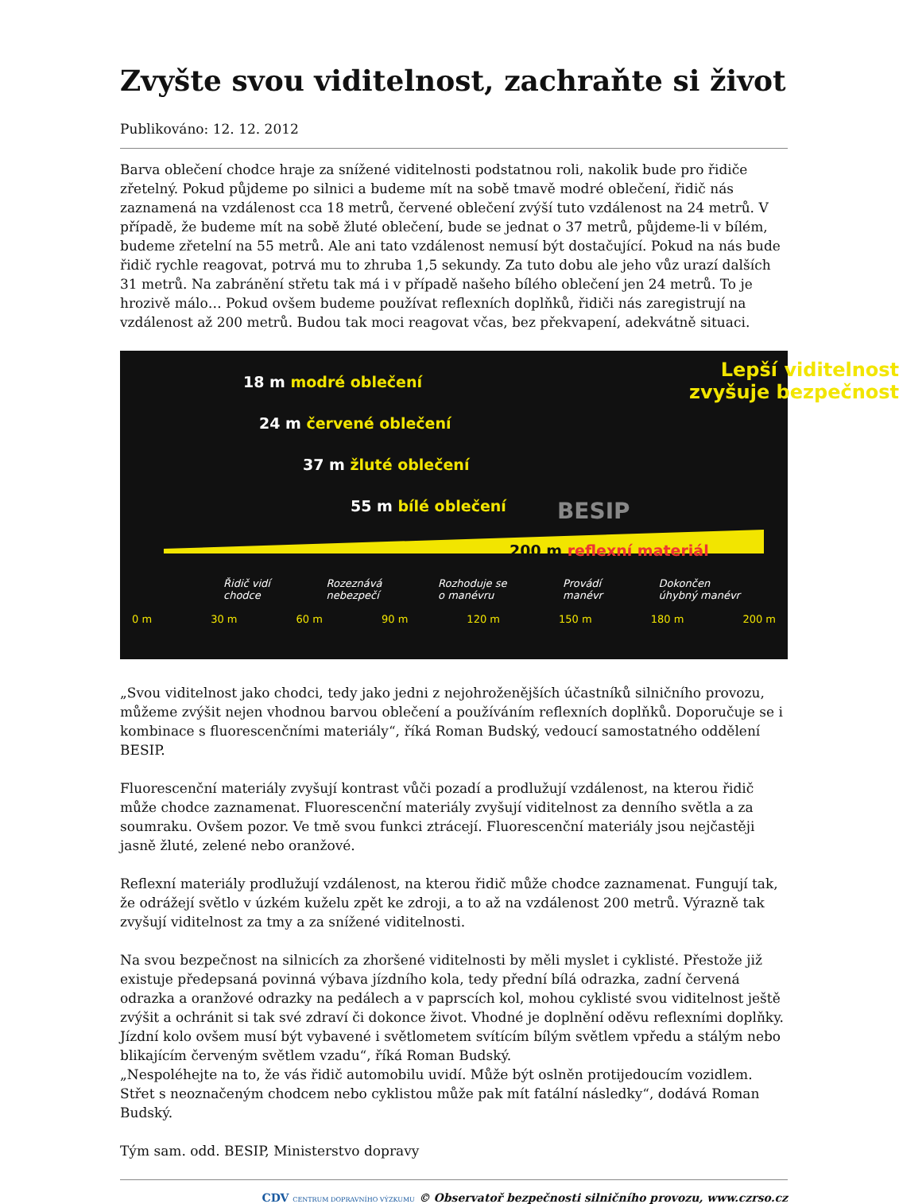Zvyšte svou viditelnost, zachraňte si život
Publikováno: 12. 12. 2012
Barva oblečení chodce hraje za snížené viditelnosti podstatnou roli, nakolik bude pro řidiče zřetelný. Pokud půjdeme po silnici a budeme mít na sobě tmavě modré oblečení, řidič nás zaznamená na vzdálenost cca 18 metrů, červené oblečení zvýší tuto vzdálenost na 24 metrů. V případě, že budeme mít na sobě žluté oblečení, bude se jednat o 37 metrů, půjdeme-li v bílém, budeme zřetelní na 55 metrů. Ale ani tato vzdálenost nemusí být dostačující. Pokud na nás bude řidič rychle reagovat, potrvá mu to zhruba 1,5 sekundy. Za tuto dobu ale jeho vůz urazí dalších 31 metrů. Na zabránění střetu tak má i v případě našeho bílého oblečení jen 24 metrů. To je hrozivě málo… Pokud ovšem budeme používat reflexních doplňků, řidiči nás zaregistrují na vzdálenost až 200 metrů. Budou tak moci reagovat včas, bez překvapení, adekvátně situaci.
18 m modré oblečení
24 m červené oblečení
37 m žluté oblečení
55 m bílé oblečení
200 m reflexní materiál
Lepší viditelnost
zvyšuje bezpečnost
BESIP
Řidič vidí
chodce Rozeznává
nebezpečí Rozhoduje se
o manévru Provádí
manévr Dokončen
úhybný manévr
0 m 30 m 60 m 90 m 120 m 150 m 180 m 200 m
„Svou viditelnost jako chodci, tedy jako jedni z nejohroženějších účastníků silničního provozu, můžeme zvýšit nejen vhodnou barvou oblečení a používáním reflexních doplňků. Doporučuje se i kombinace s fluorescenčními materiály“, říká Roman Budský, vedoucí samostatného oddělení BESIP.
Fluorescenční materiály zvyšují kontrast vůči pozadí a prodlužují vzdálenost, na kterou řidič může chodce zaznamenat. Fluorescenční materiály zvyšují viditelnost za denního světla a za soumraku. Ovšem pozor. Ve tmě svou funkci ztrácejí. Fluorescenční materiály jsou nejčastěji jasně žluté, zelené nebo oranžové.
Reflexní materiály prodlužují vzdálenost, na kterou řidič může chodce zaznamenat. Fungují tak, že odrážejí světlo v úzkém kuželu zpět ke zdroji, a to až na vzdálenost 200 metrů. Výrazně tak zvyšují viditelnost za tmy a za snížené viditelnosti.
Na svou bezpečnost na silnicích za zhoršené viditelnosti by měli myslet i cyklisté. Přestože již existuje předepsaná povinná výbava jízdního kola, tedy přední bílá odrazka, zadní červená odrazka a oranžové odrazky na pedálech a v paprscích kol, mohou cyklisté svou viditelnost ještě zvýšit a ochránit si tak své zdraví či dokonce život. Vhodné je doplnění oděvu reflexními doplňky. Jízdní kolo ovšem musí být vybavené i světlometem svítícím bílým světlem vpředu a stálým nebo blikajícím červeným světlem vzadu“, říká Roman Budský.
„Nespoléhejte na to, že vás řidič automobilu uvidí. Může být oslněn protijedoucím vozidlem. Střet s neoznačeným chodcem nebo cyklistou může pak mít fatální následky“, dodává Roman Budský.
Tým sam. odd. BESIP, Ministerstvo dopravy
CDV CENTRUM DOPRAVNÍHO VÝZKUMU © Observatoř bezpečnosti silničního provozu, www.czrso.cz